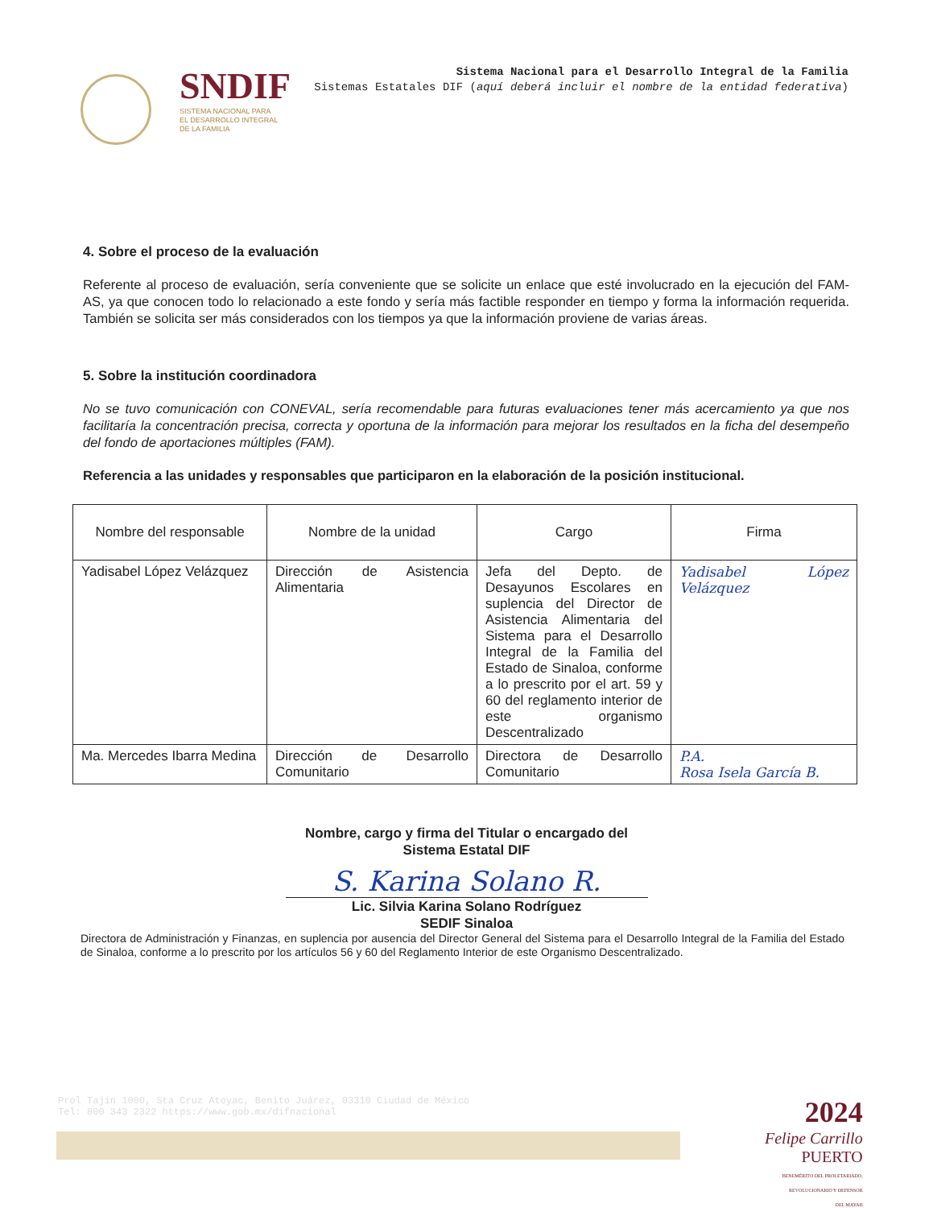SNDIF
SISTEMA NACIONAL PARA
EL DESARROLLO INTEGRAL
DE LA FAMILIA
Sistema Nacional para el Desarrollo Integral de la Familia
Sistemas Estatales DIF (aquí deberá incluir el nombre de la entidad federativa)
4. Sobre el proceso de la evaluación
Referente al proceso de evaluación, sería conveniente que se solicite un enlace que esté involucrado en la ejecución del FAM-AS, ya que conocen todo lo relacionado a este fondo y sería más factible responder en tiempo y forma la información requerida. También se solicita ser más considerados con los tiempos ya que la información proviene de varias áreas.
5. Sobre la institución coordinadora
No se tuvo comunicación con CONEVAL, sería recomendable para futuras evaluaciones tener más acercamiento ya que nos facilitaría la concentración precisa, correcta y oportuna de la información para mejorar los resultados en la ficha del desempeño del fondo de aportaciones múltiples (FAM).
Referencia a las unidades y responsables que participaron en la elaboración de la posición institucional.
| Nombre del responsable | Nombre de la unidad | Cargo | Firma |
| --- | --- | --- | --- |
| Yadisabel López Velázquez | Dirección de Asistencia Alimentaria | Jefa del Depto. de Desayunos Escolares en suplencia del Director de Asistencia Alimentaria del Sistema para el Desarrollo Integral de la Familia del Estado de Sinaloa, conforme a lo prescrito por el art. 59 y 60 del reglamento interior de este organismo Descentralizado | Yadisabel López Velázquez |
| Ma. Mercedes Ibarra Medina | Dirección de Desarrollo Comunitario | Directora de Desarrollo Comunitario | P.A. Rosa Isela García B. |
Nombre, cargo y firma del Titular o encargado del
Sistema Estatal DIF
S. Karina Solano R.
Lic. Silvia Karina Solano Rodríguez
SEDIF Sinaloa
Directora de Administración y Finanzas, en suplencia por ausencia del Director General del Sistema para el Desarrollo Integral de la Familia del Estado de Sinaloa, conforme a lo prescrito por los artículos 56 y 60 del Reglamento Interior de este Organismo Descentralizado.
Prol Tajín 1000, Sta Cruz Atoyac, Benito Juárez, 03310 Ciudad de México
Tel: 800 343 2322 https://www.gob.mx/difnacional
2024
Felipe Carrillo
PUERTO
BENEMÉRITO DEL PROLETARIADO,
REVOLUCIONARIO Y DEFENSOR
DEL MAYAB